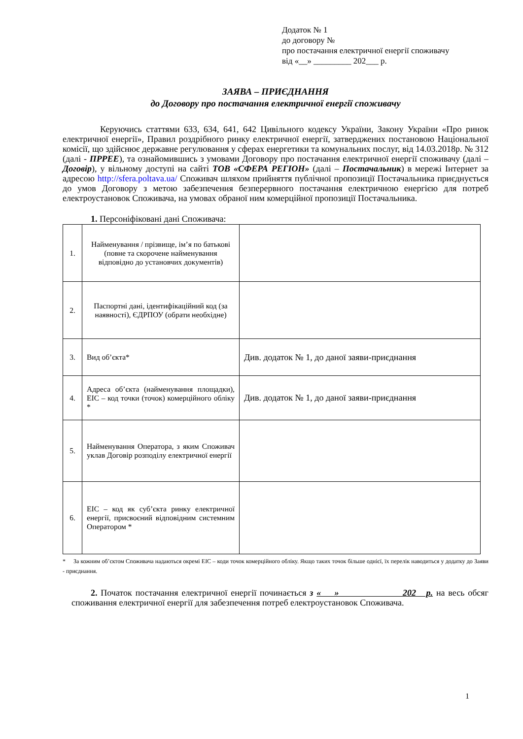Додаток № 1
до договору №
про постачання електричної енергії споживачу
від «__» _________ 202___ р.
ЗАЯВА – ПРИЄДНАННЯ
до Договору про постачання електричної енергії споживачу
Керуючись статтями 633, 634, 641, 642 Цивільного кодексу України, Закону України «Про ринок електричної енергії», Правил роздрібного ринку електричної енергії, затверджених постановою Національної комісії, що здійснює державне регулювання у сферах енергетики та комунальних послуг, від 14.03.2018р. № 312 (далі - ПРРЕЕ), та ознайомившись з умовами Договору про постачання електричної енергії споживачу (далі – Договір), у вільному доступі на сайті ТОВ «СФЕРА РЕГІОН» (далі – Постачальник) в мережі Інтернет за адресою http://sfera.poltava.ua/ Споживач шляхом прийняття публічної пропозиції Постачальника приєднується до умов Договору з метою забезпечення безперервного постачання електричною енергією для потреб електроустановок Споживача, на умовах обраної ним комерційної пропозиції Постачальника.
1. Персоніфіковані дані Споживача:
| 1. | Найменування / прізвище, ім’я по батькові (повне та скорочене найменування відповідно до установчих документів) | |
| 2. | Паспортні дані, ідентифікаційний код (за наявності), ЄДРПОУ (обрати необхідне) | |
| 3. | Вид об’єкта* | Див. додаток № 1, до даної заяви-приєднання |
| 4. | Адреса об’єкта (найменування площадки), EIC – код точки (точок) комерційного обліку * | Див. додаток № 1, до даної заяви-приєднання |
| 5. | Найменування Оператора, з яким Споживач уклав Договір розподілу електричної енергії | |
| 6. | EIC – код як суб’єкта ринку електричної енергії, присвоєний відповідним системним Оператором * | |
* За кожним об’єктом Споживача надаються окремі EIC – коди точок комерційного обліку. Якщо таких точок більше однієї, їх перелік наводиться у додатку до Заяви - приєднання.
2. Початок постачання електричної енергії починається з « » 202 р. на весь обсяг споживання електричної енергії для забезпечення потреб електроустановок Споживача.
1